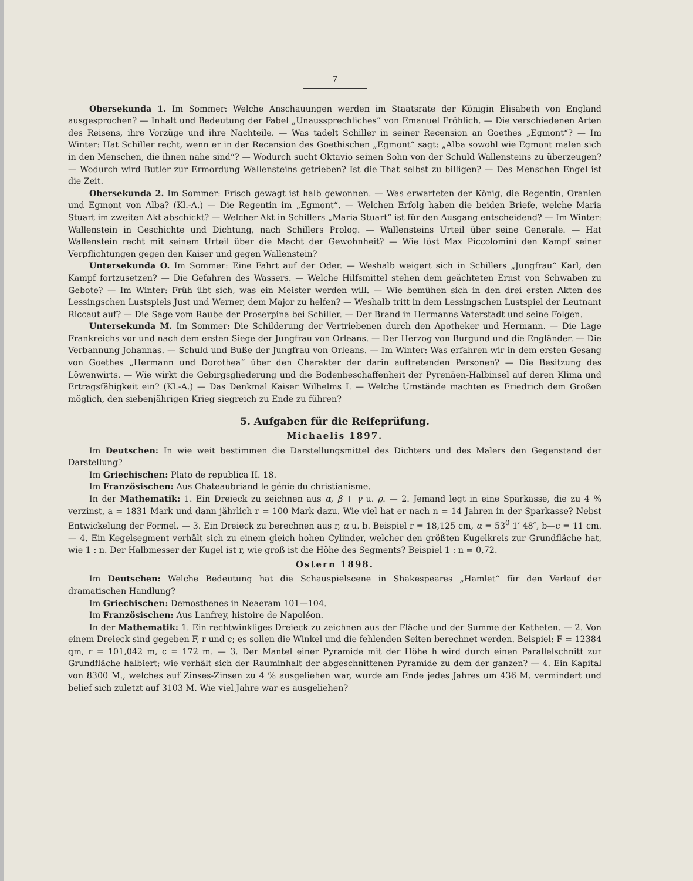7
Obersekunda 1. Im Sommer: Welche Anschauungen werden im Staatsrate der Königin Elisabeth von England ausgesprochen? — Inhalt und Bedeutung der Fabel „Unaussprechliches“ von Emanuel Fröhlich. — Die verschiedenen Arten des Reisens, ihre Vorzüge und ihre Nachteile. — Was tadelt Schiller in seiner Recension an Goethes „Egmont“? — Im Winter: Hat Schiller recht, wenn er in der Recension des Goethischen „Egmont“ sagt: „Alba sowohl wie Egmont malen sich in den Menschen, die ihnen nahe sind“? — Wodurch sucht Oktavio seinen Sohn von der Schuld Wallensteins zu überzeugen? — Wodurch wird Butler zur Ermordung Wallensteins getrieben? Ist die That selbst zu billigen? — Des Menschen Engel ist die Zeit.
Obersekunda 2. Im Sommer: Frisch gewagt ist halb gewonnen. — Was erwarteten der König, die Regentin, Oranien und Egmont von Alba? (Kl.-A.) — Die Regentin im „Egmont“. — Welchen Erfolg haben die beiden Briefe, welche Maria Stuart im zweiten Akt abschickt? — Welcher Akt in Schillers „Maria Stuart“ ist für den Ausgang entscheidend? — Im Winter: Wallenstein in Geschichte und Dichtung, nach Schillers Prolog. — Wallensteins Urteil über seine Generale. — Hat Wallenstein recht mit seinem Urteil über die Macht der Gewohnheit? — Wie löst Max Piccolomini den Kampf seiner Verpflichtungen gegen den Kaiser und gegen Wallenstein?
Untersekunda O. Im Sommer: Eine Fahrt auf der Oder. — Weshalb weigert sich in Schillers „Jungfrau“ Karl, den Kampf fortzusetzen? — Die Gefahren des Wassers. — Welche Hilfsmittel stehen dem geächteten Ernst von Schwaben zu Gebote? — Im Winter: Früh übt sich, was ein Meister werden will. — Wie bemühen sich in den drei ersten Akten des Lessingschen Lustspiels Just und Werner, dem Major zu helfen? — Weshalb tritt in dem Lessingschen Lustspiel der Leutnant Riccaut auf? — Die Sage vom Raube der Proserpina bei Schiller. — Der Brand in Hermanns Vaterstadt und seine Folgen.
Untersekunda M. Im Sommer: Die Schilderung der Vertriebenen durch den Apotheker und Hermann. — Die Lage Frankreichs vor und nach dem ersten Siege der Jungfrau von Orleans. — Der Herzog von Burgund und die Engländer. — Die Verbannung Johannas. — Schuld und Buße der Jungfrau von Orleans. — Im Winter: Was erfahren wir in dem ersten Gesang von Goethes „Hermann und Dorothea“ über den Charakter der darin auftretenden Personen? — Die Besitzung des Löwenwirts. — Wie wirkt die Gebirgsgliederung und die Bodenbeschaffenheit der Pyrenäen-Halbinsel auf deren Klima und Ertragsfähigkeit ein? (Kl.-A.) — Das Denkmal Kaiser Wilhelms I. — Welche Umstände machten es Friedrich dem Großen möglich, den siebenjährigen Krieg siegreich zu Ende zu führen?
5. Aufgaben für die Reifeprüfung.
Michaelis 1897.
Im Deutschen: In wie weit bestimmen die Darstellungsmittel des Dichters und des Malers den Gegenstand der Darstellung?
Im Griechischen: Plato de republica II. 18.
Im Französischen: Aus Chateaubriand le génie du christianisme.
In der Mathematik: 1. Ein Dreieck zu zeichnen aus α, β + γ u. ϱ. — 2. Jemand legt in eine Sparkasse, die zu 4 % verzinst, a = 1831 Mark und dann jährlich r = 100 Mark dazu. Wie viel hat er nach n = 14 Jahren in der Sparkasse? Nebst Entwickelung der Formel. — 3. Ein Dreieck zu berechnen aus r, α u. b. Beispiel r = 18,125 cm, α = 53<sup>0</sup> 1′ 48″, b—c = 11 cm. — 4. Ein Kegelsegment verhält sich zu einem gleich hohen Cylinder, welcher den größten Kugelkreis zur Grundfläche hat, wie 1 : n. Der Halbmesser der Kugel ist r, wie groß ist die Höhe des Segments? Beispiel 1 : n = 0,72.
Ostern 1898.
Im Deutschen: Welche Bedeutung hat die Schauspielscene in Shakespeares „Hamlet“ für den Verlauf der dramatischen Handlung?
Im Griechischen: Demosthenes in Neaeram 101—104.
Im Französischen: Aus Lanfrey, histoire de Napoléon.
In der Mathematik: 1. Ein rechtwinkliges Dreieck zu zeichnen aus der Fläche und der Summe der Katheten. — 2. Von einem Dreieck sind gegeben F, r und c; es sollen die Winkel und die fehlenden Seiten berechnet werden. Beispiel: F = 12384 qm, r = 101,042 m, c = 172 m. — 3. Der Mantel einer Pyramide mit der Höhe h wird durch einen Parallelschnitt zur Grundfläche halbiert; wie verhält sich der Rauminhalt der abgeschnittenen Pyramide zu dem der ganzen? — 4. Ein Kapital von 8300 M., welches auf Zinses-Zinsen zu 4 % ausgeliehen war, wurde am Ende jedes Jahres um 436 M. vermindert und belief sich zuletzt auf 3103 M. Wie viel Jahre war es ausgeliehen?